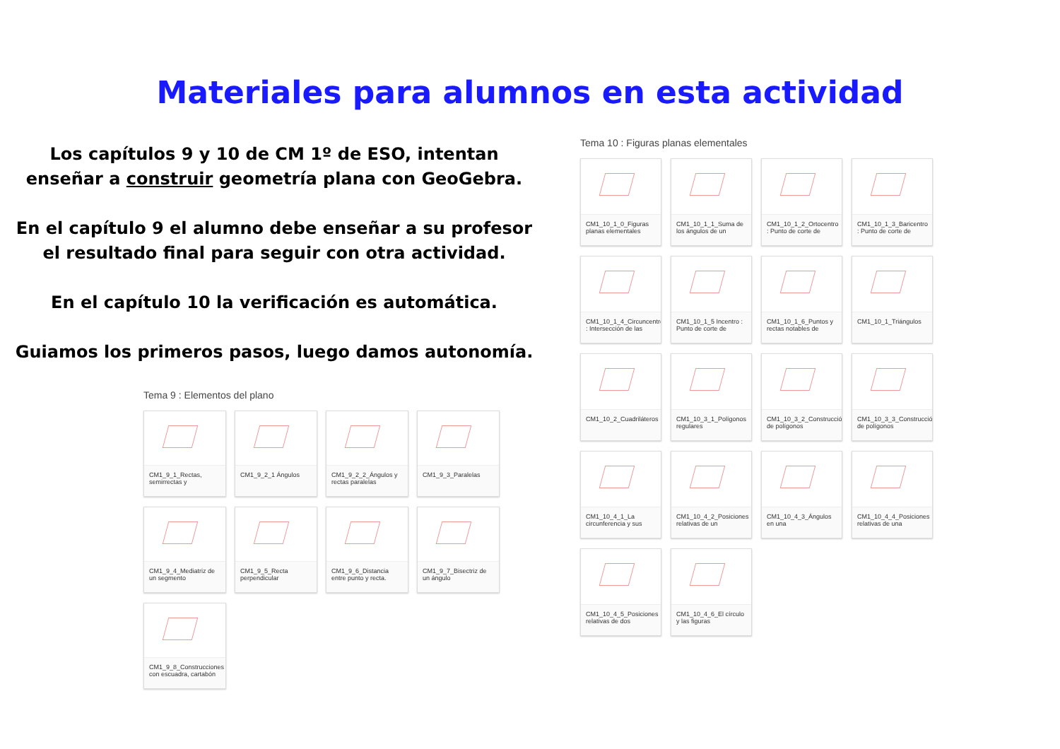Materiales para alumnos en esta actividad
Los capítulos 9 y 10 de CM 1º de ESO, intentan
enseñar a construir geometría plana con GeoGebra.
En el capítulo 9 el alumno debe enseñar a su profesor
el resultado final para seguir con otra actividad.
En el capítulo 10 la verificación es automática.
Guiamos los primeros pasos, luego damos autonomía.
Tema 9 : Elementos del plano
CM1_9_1_Rectas, semirrectas y
CM1_9_2_1 Ángulos
CM1_9_2_2_Ángulos y rectas paralelas
CM1_9_3_Paralelas
CM1_9_4_Mediatriz de un segmento
CM1_9_5_Recta perpendicular
CM1_9_6_Distancia entre punto y recta.
CM1_9_7_Bisectriz de un ángulo
CM1_9_8_Construcciones con escuadra, cartabón
Tema 10 : Figuras planas elementales
CM1_10_1_0_Figuras planas elementales
CM1_10_1_1_Suma de los ángulos de un
CM1_10_1_2_Ortocentro : Punto de corte de
CM1_10_1_3_Baricentro : Punto de corte de
CM1_10_1_4_Circuncentro : Intersección de las
CM1_10_1_5 Incentro : Punto de corte de
CM1_10_1_6_Puntos y rectas notables de
CM1_10_1_Triángulos
CM1_10_2_Cuadriláteros
CM1_10_3_1_Polígonos regulares
CM1_10_3_2_Construcción de polígonos
CM1_10_3_3_Construcción de polígonos
CM1_10_4_1_La circunferencia y sus
CM1_10_4_2_Posiciones relativas de un
CM1_10_4_3_Ángulos en una
CM1_10_4_4_Posiciones relativas de una
CM1_10_4_5_Posiciones relativas de dos
CM1_10_4_6_El círculo y las figuras